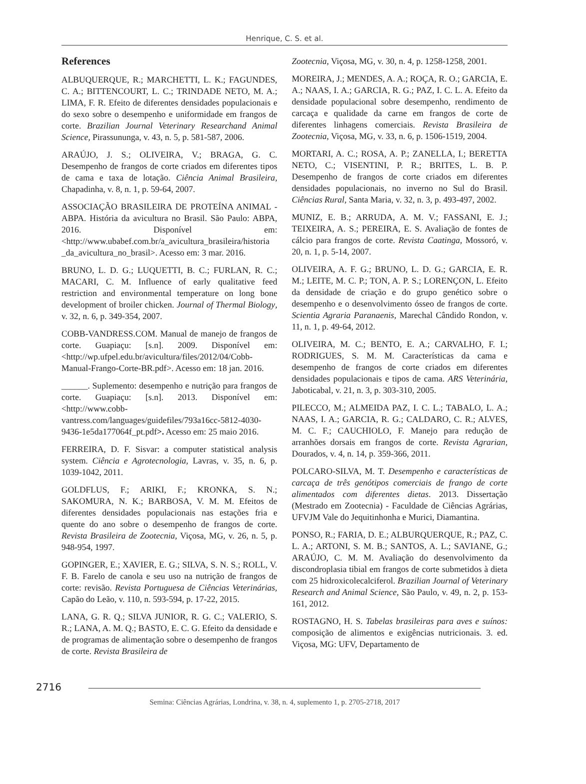Henrique, C. S. et al.
References
ALBUQUERQUE, R.; MARCHETTI, L. K.; FAGUNDES, C. A.; BITTENCOURT, L. C.; TRINDADE NETO, M. A.; LIMA, F. R. Efeito de diferentes densidades populacionais e do sexo sobre o desempenho e uniformidade em frangos de corte. Brazilian Journal Veterinary Researchand Animal Science, Pirassununga, v. 43, n. 5, p. 581-587, 2006.
ARAÚJO, J. S.; OLIVEIRA, V.; BRAGA, G. C. Desempenho de frangos de corte criados em diferentes tipos de cama e taxa de lotação. Ciência Animal Brasileira, Chapadinha, v. 8, n. 1, p. 59-64, 2007.
ASSOCIAÇÃO BRASILEIRA DE PROTEÍNA ANIMAL - ABPA. História da avicultura no Brasil. São Paulo: ABPA, 2016. Disponível em: <http://www.ubabef.com.br/a_avicultura_brasileira/historia _da_avicultura_no_brasil>. Acesso em: 3 mar. 2016.
BRUNO, L. D. G.; LUQUETTI, B. C.; FURLAN, R. C.; MACARI, C. M. Influence of early qualitative feed restriction and environmental temperature on long bone development of broiler chicken. Journal of Thermal Biology, v. 32, n. 6, p. 349-354, 2007.
COBB-VANDRESS.COM. Manual de manejo de frangos de corte. Guapiaçu: [s.n]. 2009. Disponível em: <http://wp.ufpel.edu.br/avicultura/files/2012/04/Cobb-Manual-Frango-Corte-BR.pdf>. Acesso em: 18 jan. 2016.
______. Suplemento: desempenho e nutrição para frangos de corte. Guapiaçu: [s.n]. 2013. Disponível em: <http://www.cobb-vantress.com/languages/guidefiles/793a16cc-5812-4030-9436-1e5da177064f_pt.pdf>. Acesso em: 25 maio 2016.
FERREIRA, D. F. Sisvar: a computer statistical analysis system. Ciência e Agrotecnologia, Lavras, v. 35, n. 6, p. 1039-1042, 2011.
GOLDFLUS, F.; ARIKI, F.; KRONKA, S. N.; SAKOMURA, N. K.; BARBOSA, V. M. M. Efeitos de diferentes densidades populacionais nas estações fria e quente do ano sobre o desempenho de frangos de corte. Revista Brasileira de Zootecnia, Viçosa, MG, v. 26, n. 5, p. 948-954, 1997.
GOPINGER, E.; XAVIER, E. G.; SILVA, S. N. S.; ROLL, V. F. B. Farelo de canola e seu uso na nutrição de frangos de corte: revisão. Revista Portuguesa de Ciências Veterinárias, Capão do Leão, v. 110, n. 593-594, p. 17-22, 2015.
LANA, G. R. Q.; SILVA JUNIOR, R. G. C.; VALERIO, S. R.; LANA, A. M. Q.; BASTO, E. C. G. Efeito da densidade e de programas de alimentação sobre o desempenho de frangos de corte. Revista Brasileira de
Zootecnia, Viçosa, MG, v. 30, n. 4, p. 1258-1258, 2001.
MOREIRA, J.; MENDES, A. A.; ROÇA, R. O.; GARCIA, E. A.; NAAS, I. A.; GARCIA, R. G.; PAZ, I. C. L. A. Efeito da densidade populacional sobre desempenho, rendimento de carcaça e qualidade da carne em frangos de corte de diferentes linhagens comerciais. Revista Brasileira de Zootecnia, Viçosa, MG, v. 33, n. 6, p. 1506-1519, 2004.
MORTARI, A. C.; ROSA, A. P.; ZANELLA, I.; BERETTA NETO, C.; VISENTINI, P. R.; BRITES, L. B. P. Desempenho de frangos de corte criados em diferentes densidades populacionais, no inverno no Sul do Brasil. Ciências Rural, Santa Maria, v. 32, n. 3, p. 493-497, 2002.
MUNIZ, E. B.; ARRUDA, A. M. V.; FASSANI, E. J.; TEIXEIRA, A. S.; PEREIRA, E. S. Avaliação de fontes de cálcio para frangos de corte. Revista Caatinga, Mossoró, v. 20, n. 1, p. 5-14, 2007.
OLIVEIRA, A. F. G.; BRUNO, L. D. G.; GARCIA, E. R. M.; LEITE, M. C. P.; TON, A. P. S.; LORENÇON, L. Efeito da densidade de criação e do grupo genético sobre o desempenho e o desenvolvimento ósseo de frangos de corte. Scientia Agraria Paranaenis, Marechal Cândido Rondon, v. 11, n. 1, p. 49-64, 2012.
OLIVEIRA, M. C.; BENTO, E. A.; CARVALHO, F. I.; RODRIGUES, S. M. M. Características da cama e desempenho de frangos de corte criados em diferentes densidades populacionais e tipos de cama. ARS Veterinária, Jaboticabal, v. 21, n. 3, p. 303-310, 2005.
PILECCO, M.; ALMEIDA PAZ, I. C. L.; TABALO, L. A.; NAAS, I. A.; GARCIA, R. G.; CALDARO, C. R.; ALVES, M. C. F.; CAUCHIOLO, F. Manejo para redução de arranhões dorsais em frangos de corte. Revista Agrarian, Dourados, v. 4, n. 14, p. 359-366, 2011.
POLCARO-SILVA, M. T. Desempenho e características de carcaça de três genótipos comerciais de frango de corte alimentados com diferentes dietas. 2013. Dissertação (Mestrado em Zootecnia) - Faculdade de Ciências Agrárias, UFVJM Vale do Jequitinhonha e Murici, Diamantina.
PONSO, R.; FARIA, D. E.; ALBURQUERQUE, R.; PAZ, C. L. A.; ARTONI, S. M. B.; SANTOS, A. L.; SAVIANE, G.; ARAÚJO, C. M. M. Avaliação do desenvolvimento da discondroplasia tibial em frangos de corte submetidos à dieta com 25 hidroxicolecalciferol. Brazilian Journal of Veterinary Research and Animal Science, São Paulo, v. 49, n. 2, p. 153-161, 2012.
ROSTAGNO, H. S. Tabelas brasileiras para aves e suínos: composição de alimentos e exigências nutricionais. 3. ed. Viçosa, MG: UFV, Departamento de
2716
Semina: Ciências Agrárias, Londrina, v. 38, n. 4, suplemento 1, p. 2705-2718, 2017